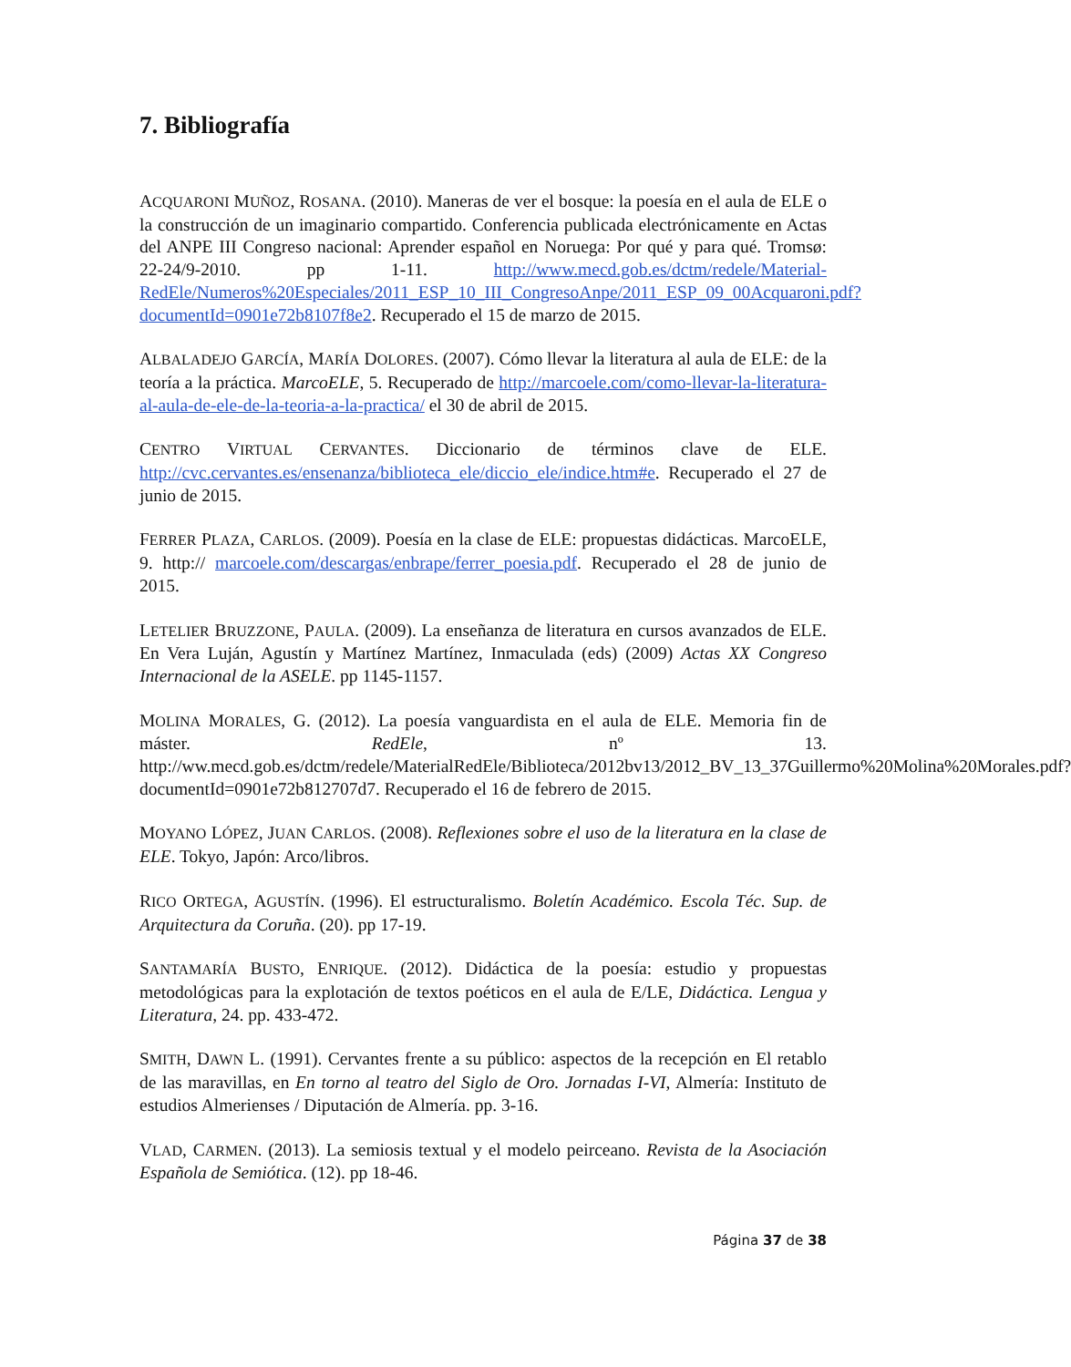7. Bibliografía
ACQUARONI MUÑOZ, ROSANA. (2010). Maneras de ver el bosque: la poesía en el aula de ELE o la construcción de un imaginario compartido. Conferencia publicada electrónicamente en Actas del ANPE III Congreso nacional: Aprender español en Noruega: Por qué y para qué. Tromsø: 22-24/9-2010. pp 1-11. http://www.mecd.gob.es/dctm/redele/Material-RedEle/Numeros%20Especiales/2011_ESP_10_III_CongresoAnpe/2011_ESP_09_00Acquaroni.pdf?documentId=0901e72b8107f8e2. Recuperado el 15 de marzo de 2015.
ALBALADEJO GARCÍA, MARÍA DOLORES. (2007). Cómo llevar la literatura al aula de ELE: de la teoría a la práctica. MarcoELE, 5. Recuperado de http://marcoele.com/como-llevar-la-literatura-al-aula-de-ele-de-la-teoria-a-la-practica/ el 30 de abril de 2015.
CENTRO VIRTUAL CERVANTES. Diccionario de términos clave de ELE. http://cvc.cervantes.es/ensenanza/biblioteca_ele/diccio_ele/indice.htm#e. Recuperado el 27 de junio de 2015.
FERRER PLAZA, CARLOS. (2009). Poesía en la clase de ELE: propuestas didácticas. MarcoELE, 9. http:// marcoele.com/descargas/enbrape/ferrer_poesia.pdf. Recuperado el 28 de junio de 2015.
LETELIER BRUZZONE, PAULA. (2009). La enseñanza de literatura en cursos avanzados de ELE. En Vera Luján, Agustín y Martínez Martínez, Inmaculada (eds) (2009) Actas XX Congreso Internacional de la ASELE. pp 1145-1157.
MOLINA MORALES, G. (2012). La poesía vanguardista en el aula de ELE. Memoria fin de máster. RedEle, nº 13. http://ww.mecd.gob.es/dctm/redele/MaterialRedEle/Biblioteca/2012bv13/2012_BV_13_37Guillermo%20Molina%20Morales.pdf?documentId=0901e72b812707d7. Recuperado el 16 de febrero de 2015.
MOYANO LÓPEZ, JUAN CARLOS. (2008). Reflexiones sobre el uso de la literatura en la clase de ELE. Tokyo, Japón: Arco/libros.
RICO ORTEGA, AGUSTÍN. (1996). El estructuralismo. Boletín Académico. Escola Téc. Sup. de Arquitectura da Coruña. (20). pp 17-19.
SANTAMARÍA BUSTO, ENRIQUE. (2012). Didáctica de la poesía: estudio y propuestas metodológicas para la explotación de textos poéticos en el aula de E/LE, Didáctica. Lengua y Literatura, 24. pp. 433-472.
SMITH, DAWN L. (1991). Cervantes frente a su público: aspectos de la recepción en El retablo de las maravillas, en En torno al teatro del Siglo de Oro. Jornadas I-VI, Almería: Instituto de estudios Almerienses / Diputación de Almería. pp. 3-16.
VLAD, CARMEN. (2013). La semiosis textual y el modelo peirceano. Revista de la Asociación Española de Semiótica. (12). pp 18-46.
Página 37 de 38